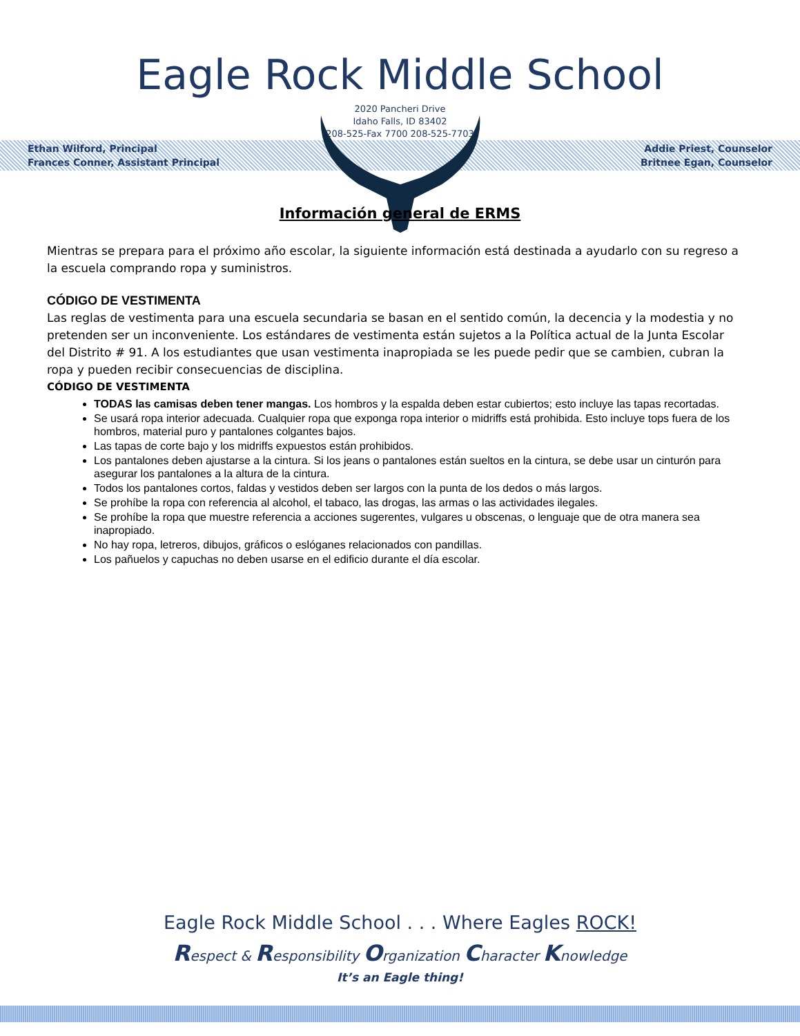Eagle Rock Middle School
2020 Pancheri Drive
Idaho Falls, ID 83402
208-525-Fax 7700 208-525-7703
Ethan Wilford, Principal
Frances Conner, Assistant Principal
Addie Priest, Counselor
Britnee Egan, Counselor
Información general de ERMS
Mientras se prepara para el próximo año escolar, la siguiente información está destinada a ayudarlo con su regreso a la escuela comprando ropa y suministros.
CÓDIGO DE VESTIMENTA
Las reglas de vestimenta para una escuela secundaria se basan en el sentido común, la decencia y la modestia y no pretenden ser un inconveniente. Los estándares de vestimenta están sujetos a la Política actual de la Junta Escolar del Distrito # 91. A los estudiantes que usan vestimenta inapropiada se les puede pedir que se cambien, cubran la ropa y pueden recibir consecuencias de disciplina.
CÓDIGO DE VESTIMENTA
TODAS las camisas deben tener mangas. Los hombros y la espalda deben estar cubiertos; esto incluye las tapas recortadas.
Se usará ropa interior adecuada. Cualquier ropa que exponga ropa interior o midriffs está prohibida. Esto incluye tops fuera de los hombros, material puro y pantalones colgantes bajos.
Las tapas de corte bajo y los midriffs expuestos están prohibidos.
Los pantalones deben ajustarse a la cintura. Si los jeans o pantalones están sueltos en la cintura, se debe usar un cinturón para asegurar los pantalones a la altura de la cintura.
Todos los pantalones cortos, faldas y vestidos deben ser largos con la punta de los dedos o más largos.
Se prohíbe la ropa con referencia al alcohol, el tabaco, las drogas, las armas o las actividades ilegales.
Se prohíbe la ropa que muestre referencia a acciones sugerentes, vulgares u obscenas, o lenguaje que de otra manera sea inapropiado.
No hay ropa, letreros, dibujos, gráficos o eslóganes relacionados con pandillas.
Los pañuelos y capuchas no deben usarse en el edificio durante el día escolar.
Eagle Rock Middle School . . . Where Eagles ROCK!
Respect & Responsibility Organization Character Knowledge
It’s an Eagle thing!